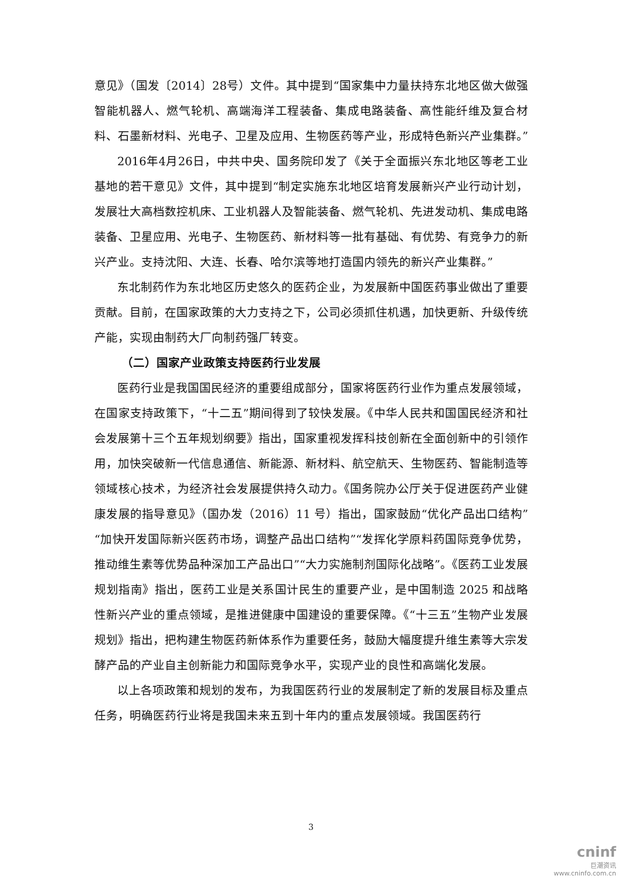意见》（国发〔2014〕28号）文件。其中提到“国家集中力量扶持东北地区做大做强智能机器人、燃气轮机、高端海洋工程装备、集成电路装备、高性能纤维及复合材料、石墨新材料、光电子、卫星及应用、生物医药等产业，形成特色新兴产业集群。”
2016年4月26日，中共中央、国务院印发了《关于全面振兴东北地区等老工业基地的若干意见》文件，其中提到“制定实施东北地区培育发展新兴产业行动计划，发展壮大高档数控机床、工业机器人及智能装备、燃气轮机、先进发动机、集成电路装备、卫星应用、光电子、生物医药、新材料等一批有基础、有优势、有竞争力的新兴产业。支持沈阳、大连、长春、哈尔滨等地打造国内领先的新兴产业集群。”
东北制药作为东北地区历史悠久的医药企业，为发展新中国医药事业做出了重要贡献。目前，在国家政策的大力支持之下，公司必须抓住机遇，加快更新、升级传统产能，实现由制药大厂向制药强厂转变。
（二）国家产业政策支持医药行业发展
医药行业是我国国民经济的重要组成部分，国家将医药行业作为重点发展领域，在国家支持政策下，“十二五”期间得到了较快发展。《中华人民共和国国民经济和社会发展第十三个五年规划纲要》指出，国家重视发挥科技创新在全面创新中的引领作用，加快突破新一代信息通信、新能源、新材料、航空航天、生物医药、智能制造等领域核心技术，为经济社会发展提供持久动力。《国务院办公厅关于促进医药产业健康发展的指导意见》（国办发（2016）11 号）指出，国家鼓励“优化产品出口结构”“加快开发国际新兴医药市场，调整产品出口结构”“发挥化学原料药国际竞争优势，推动维生素等优势品种深加工产品出口”“大力实施制剂国际化战略”。《医药工业发展规划指南》指出，医药工业是关系国计民生的重要产业，是中国制造 2025 和战略性新兴产业的重点领域，是推进健康中国建设的重要保障。《“十三五”生物产业发展规划》指出，把构建生物医药新体系作为重要任务，鼓励大幅度提升维生素等大宗发酵产品的产业自主创新能力和国际竞争水平，实现产业的良性和高端化发展。
以上各项政策和规划的发布，为我国医药行业的发展制定了新的发展目标及重点任务，明确医药行业将是我国未来五到十年内的重点发展领域。我国医药行
3
cninf
巨潮资讯
www.cninfo.com.cn